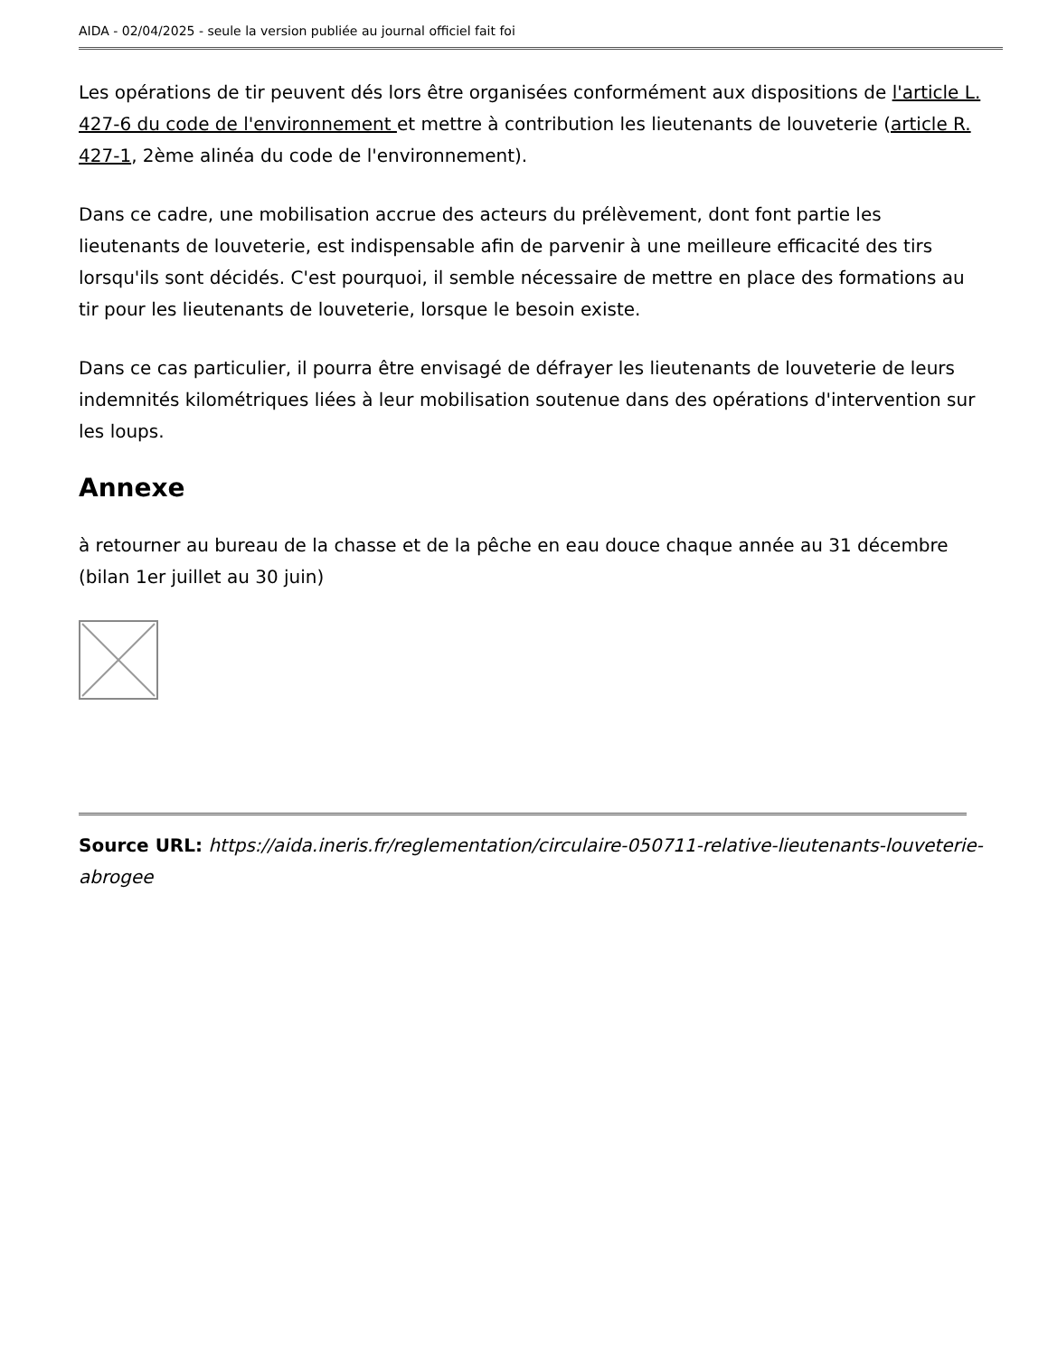AIDA - 02/04/2025 - seule la version publiée au journal officiel fait foi
Les opérations de tir peuvent dés lors être organisées conformément aux dispositions de l'article L. 427-6 du code de l'environnement et mettre à contribution les lieutenants de louveterie (article R. 427-1, 2ème alinéa du code de l'environnement).
Dans ce cadre, une mobilisation accrue des acteurs du prélèvement, dont font partie les lieutenants de louveterie, est indispensable afin de parvenir à une meilleure efficacité des tirs lorsqu'ils sont décidés. C'est pourquoi, il semble nécessaire de mettre en place des formations au tir pour les lieutenants de louveterie, lorsque le besoin existe.
Dans ce cas particulier, il pourra être envisagé de défrayer les lieutenants de louveterie de leurs indemnités kilométriques liées à leur mobilisation soutenue dans des opérations d'intervention sur les loups.
Annexe
à retourner au bureau de la chasse et de la pêche en eau douce chaque année au 31 décembre (bilan 1er juillet au 30 juin)
Source URL: https://aida.ineris.fr/reglementation/circulaire-050711-relative-lieutenants-louveterie-abrogee